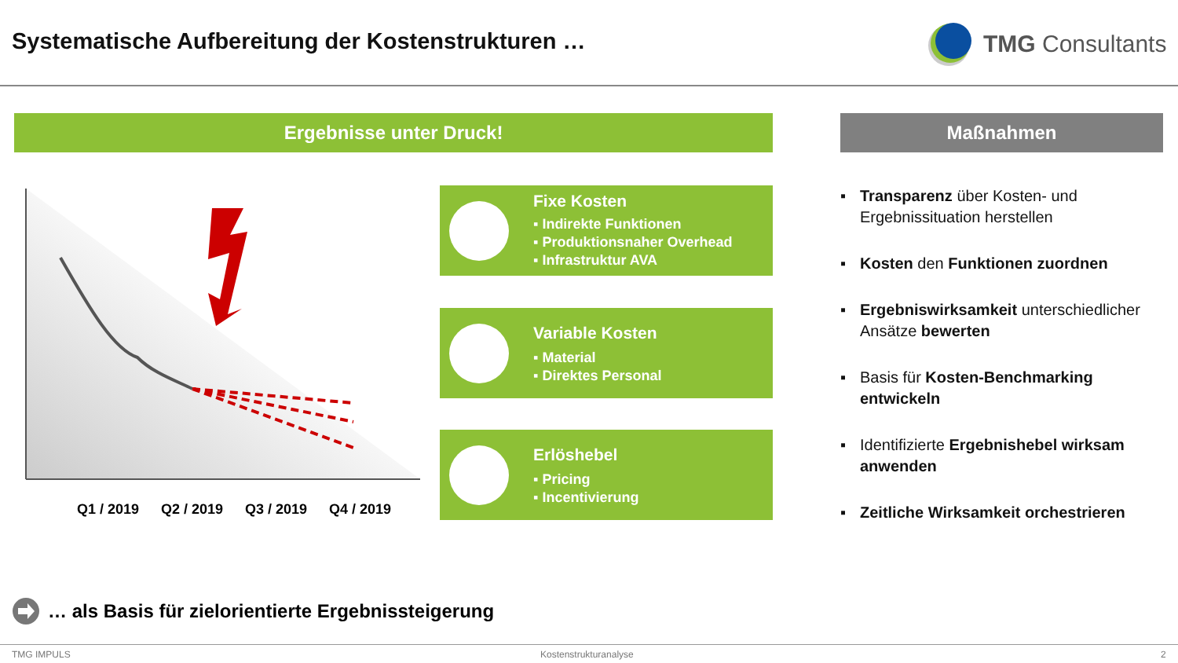Systematische Aufbereitung der Kostenstrukturen …
TMG Consultants
Ergebnisse unter Druck! Maßnahmen
Q1 / 2019 Q2 / 2019 Q3 / 2019 Q4 / 2019
Fixe Kosten
▪ Indirekte Funktionen
▪ Produktionsnaher Overhead
▪ Infrastruktur AVA
Variable Kosten
▪ Material
▪ Direktes Personal
Erlöshebel
▪ Pricing
▪ Incentivierung
▪ Transparenz über Kosten- und Ergebnissituation herstellen
▪ Kosten den Funktionen zuordnen
▪ Ergebniswirksamkeit unterschiedlicher Ansätze bewerten
▪ Basis für Kosten-Benchmarking entwickeln
▪ Identifizierte Ergebnishebel wirksam anwenden
▪ Zeitliche Wirksamkeit orchestrieren
… als Basis für zielorientierte Ergebnissteigerung
TMG IMPULS Kostenstrukturanalyse 2